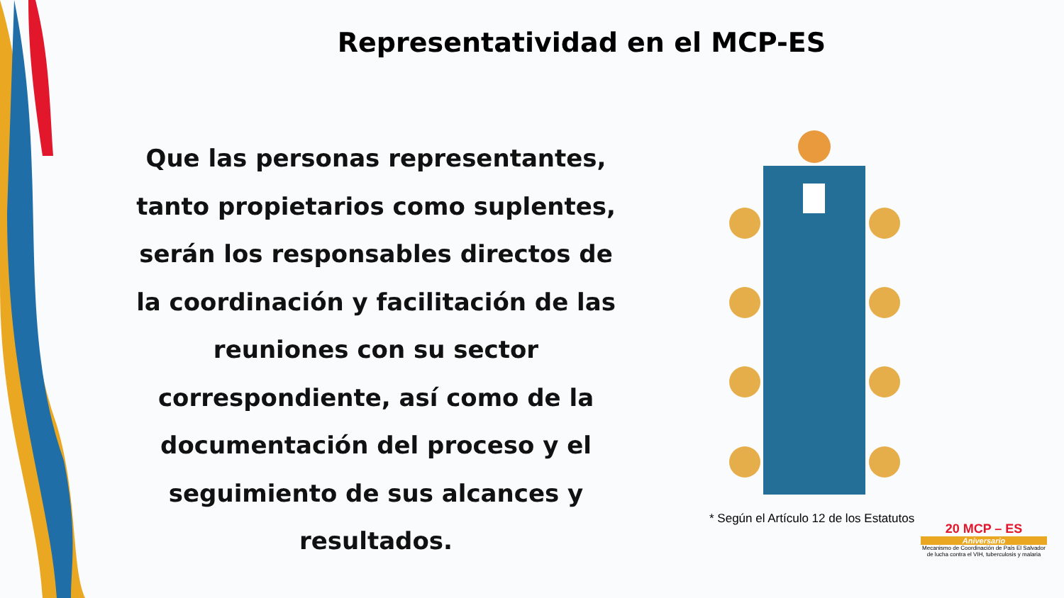Representatividad en el MCP-ES
Que las personas representantes, tanto propietarios como suplentes, serán los responsables directos de la coordinación y facilitación de las reuniones con su sector correspondiente, así como de la documentación del proceso y el seguimiento de sus alcances y resultados.
* Según el Artículo 12 de los Estatutos
20 MCP – ES
Aniversario
Mecanismo de Coordinación de País El Salvador de lucha contra el VIH, tuberculosis y malaria